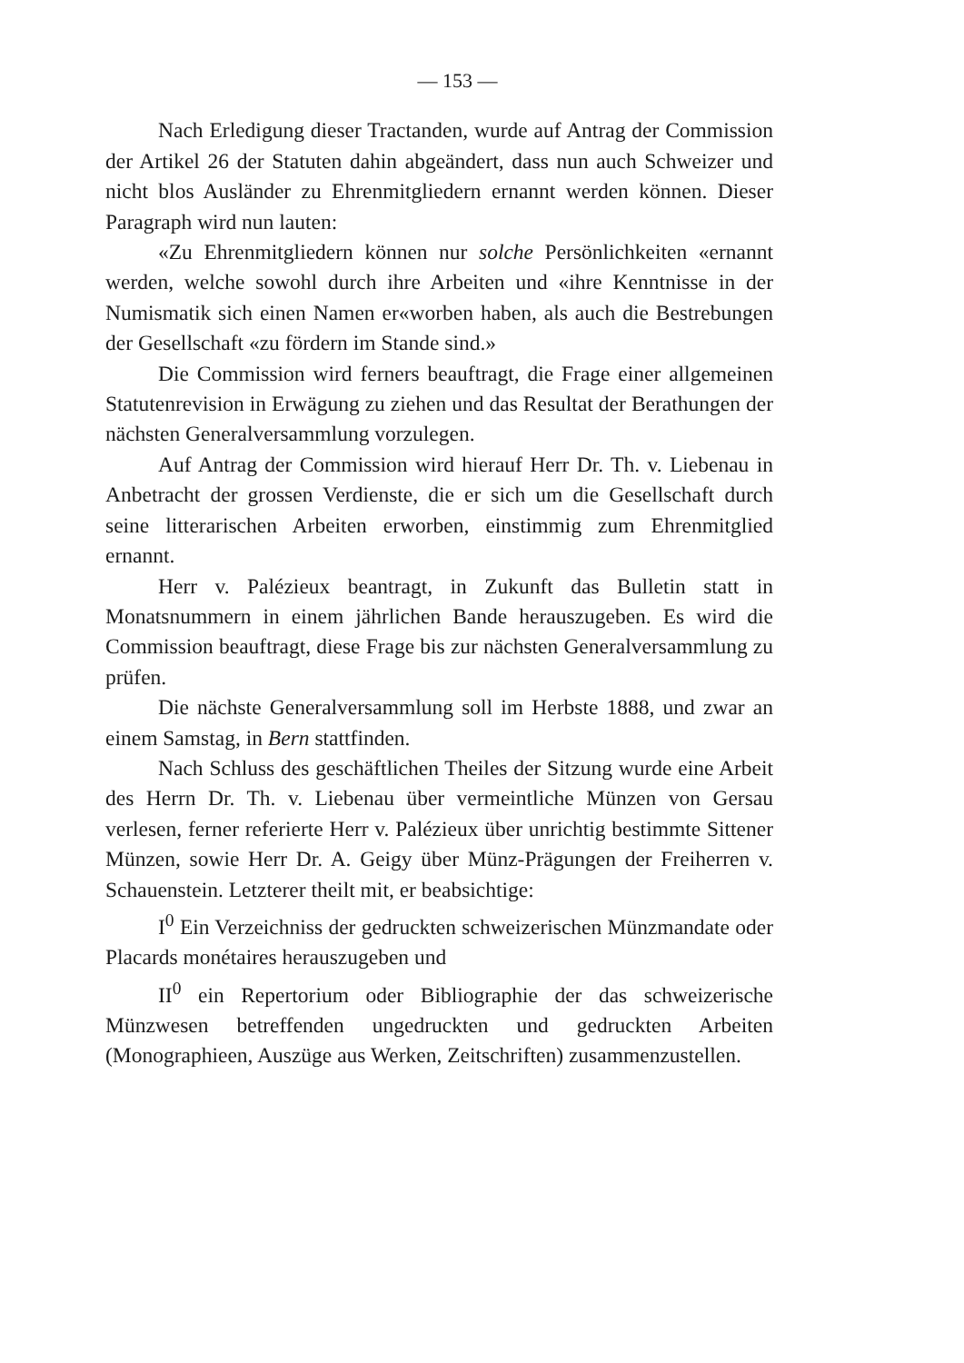— 153 —
Nach Erledigung dieser Tractanden, wurde auf Antrag der Commission der Artikel 26 der Statuten dahin abgeändert, dass nun auch Schweizer und nicht blos Ausländer zu Ehrenmitgliedern ernannt werden können. Dieser Paragraph wird nun lauten:
«Zu Ehrenmitgliedern können nur solche Persönlichkeiten «ernannt werden, welche sowohl durch ihre Arbeiten und «ihre Kenntnisse in der Numismatik sich einen Namen er«worben haben, als auch die Bestrebungen der Gesellschaft «zu fördern im Stande sind.»
Die Commission wird ferners beauftragt, die Frage einer allgemeinen Statutenrevision in Erwägung zu ziehen und das Resultat der Berathungen der nächsten Generalversammlung vorzulegen.
Auf Antrag der Commission wird hierauf Herr Dr. Th. v. Liebenau in Anbetracht der grossen Verdienste, die er sich um die Gesellschaft durch seine litterarischen Arbeiten erworben, einstimmig zum Ehrenmitglied ernannt.
Herr v. Palézieux beantragt, in Zukunft das Bulletin statt in Monatsnummern in einem jährlichen Bande herauszugeben. Es wird die Commission beauftragt, diese Frage bis zur nächsten Generalversammlung zu prüfen.
Die nächste Generalversammlung soll im Herbste 1888, und zwar an einem Samstag, in Bern stattfinden.
Nach Schluss des geschäftlichen Theiles der Sitzung wurde eine Arbeit des Herrn Dr. Th. v. Liebenau über vermeintliche Münzen von Gersau verlesen, ferner referierte Herr v. Palézieux über unrichtig bestimmte Sittener Münzen, sowie Herr Dr. A. Geigy über Münz-Prägungen der Freiherren v. Schauenstein. Letzterer theilt mit, er beabsichtige:
I<sup>0</sup> Ein Verzeichniss der gedruckten schweizerischen Münzmandate oder Placards monétaires herauszugeben und
II<sup>0</sup> ein Repertorium oder Bibliographie der das schweizerische Münzwesen betreffenden ungedruckten und gedruckten Arbeiten (Monographieen, Auszüge aus Werken, Zeitschriften) zusammenzustellen.